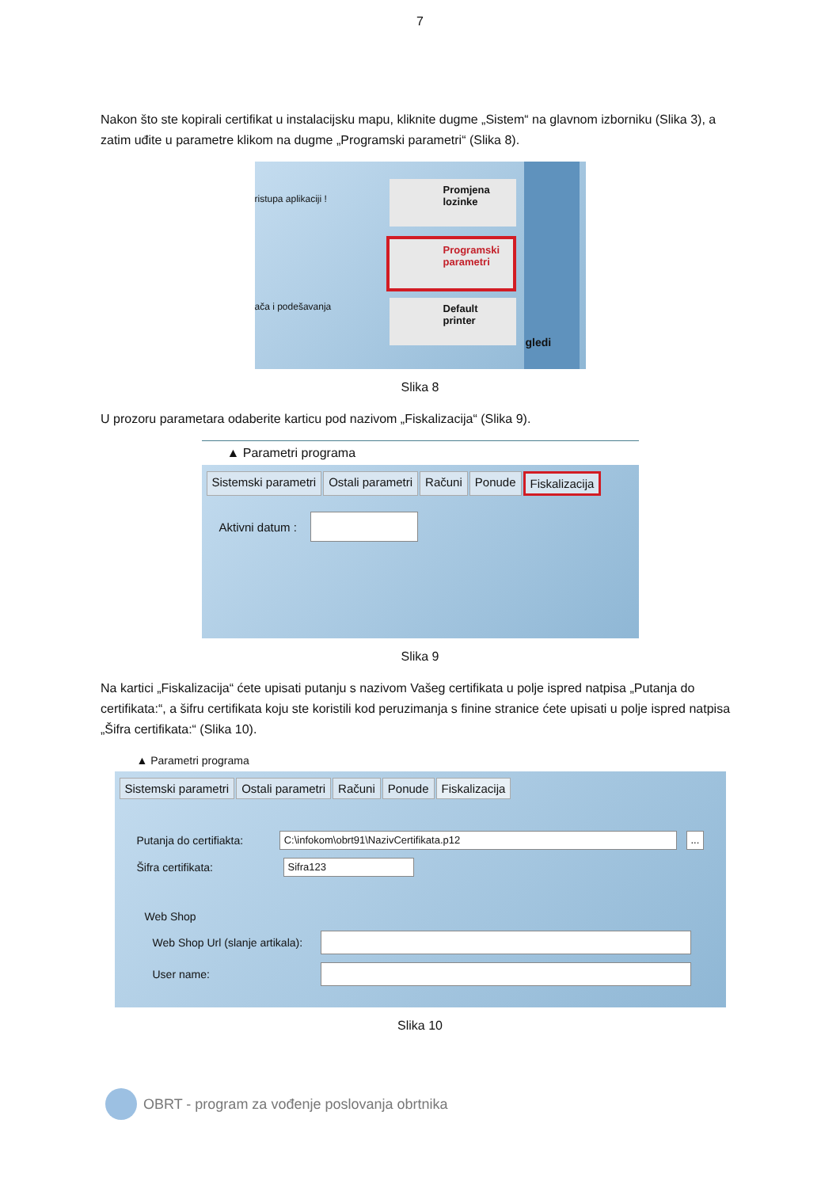7
Nakon što ste kopirali certifikat u instalacijsku mapu, kliknite dugme „Sistem“ na glavnom izborniku (Slika 3), a zatim uđite u parametre klikom na dugme „Programski parametri“ (Slika 8).
ristupa aplikaciji !
ača i podešavanja
Promjena
lozinke
Programski
parametri
Default
printer
gledi
Slika 8
U prozoru parametara odaberite karticu pod nazivom „Fiskalizacija“ (Slika 9).
▲ Parametri programa
Sistemski parametri Ostali parametri Računi Ponude Fiskalizacija
Aktivni datum :
Slika 9
Na kartici „Fiskalizacija“ ćete upisati putanju s nazivom Vašeg certifikata u polje ispred natpisa „Putanja do certifikata:“, a šifru certifikata koju ste koristili kod peruzimanja s finine stranice ćete upisati u polje ispred natpisa „Šifra certifikata:“ (Slika 10).
▲ Parametri programa
Sistemski parametri Ostali parametri Računi Ponude Fiskalizacija
Putanja do certifiakta: C:\infokom\obrt91\NazivCertifikata.p12 ...
Šifra certifikata: Sifra123
Web Shop
Web Shop Url (slanje artikala):
User name:
Slika 10
OBRT - program za vođenje poslovanja obrtnika